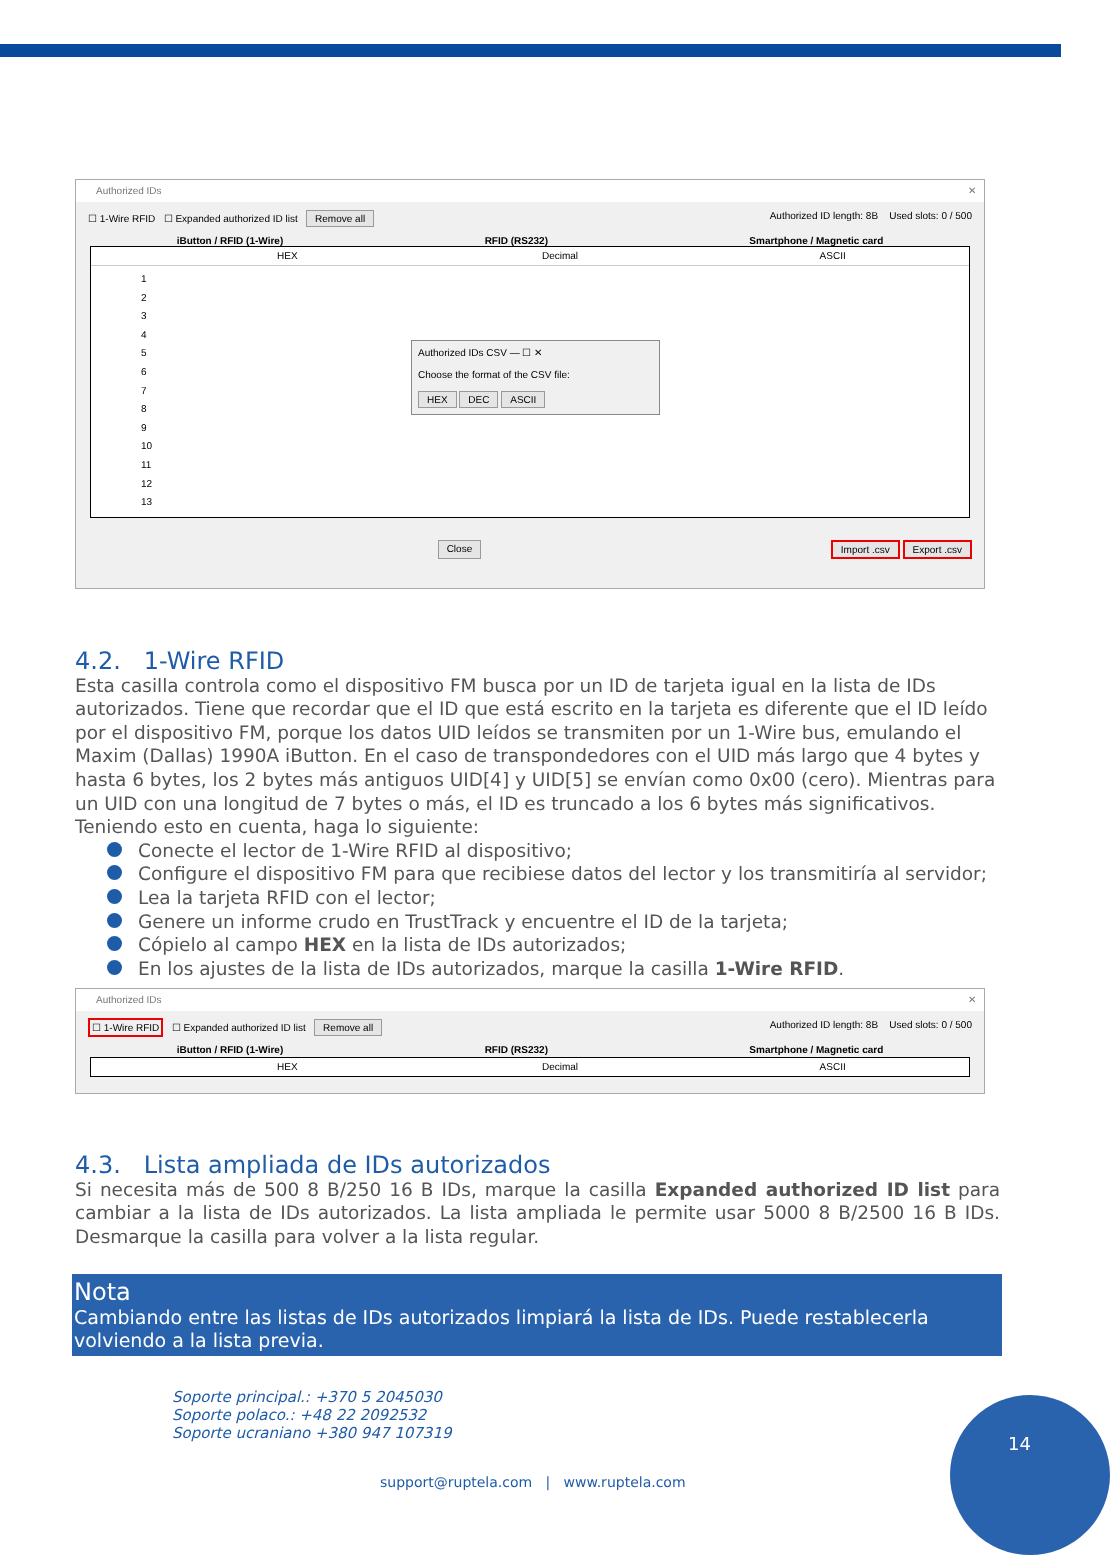Authorized IDs ✕
☐ 1-Wire RFID ☐ Expanded authorized ID list Remove all Authorized ID length: 8B Used slots: 0 / 500
iButton / RFID (1-Wire) RFID (RS232) Smartphone / Magnetic card
HEX Decimal ASCII
1
2
3
4
5
6
7
8
9
10
11
12
13
Authorized IDs CSV — ☐ ✕
Choose the format of the CSV file:
HEX DEC ASCII
Close Import .csv Export .csv
4.2. 1-Wire RFID
Esta casilla controla como el dispositivo FM busca por un ID de tarjeta igual en la lista de IDs autorizados. Tiene que recordar que el ID que está escrito en la tarjeta es diferente que el ID leído por el dispositivo FM, porque los datos UID leídos se transmiten por un 1-Wire bus, emulando el Maxim (Dallas) 1990A iButton. En el caso de transpondedores con el UID más largo que 4 bytes y hasta 6 bytes, los 2 bytes más antiguos UID[4] y UID[5] se envían como 0x00 (cero). Mientras para un UID con una longitud de 7 bytes o más, el ID es truncado a los 6 bytes más significativos. Teniendo esto en cuenta, haga lo siguiente:
Conecte el lector de 1-Wire RFID al dispositivo;
Configure el dispositivo FM para que recibiese datos del lector y los transmitiría al servidor;
Lea la tarjeta RFID con el lector;
Genere un informe crudo en TrustTrack y encuentre el ID de la tarjeta;
Cópielo al campo HEX en la lista de IDs autorizados;
En los ajustes de la lista de IDs autorizados, marque la casilla 1-Wire RFID.
Authorized IDs ✕
☐ 1-Wire RFID ☐ Expanded authorized ID list Remove all Authorized ID length: 8B Used slots: 0 / 500
iButton / RFID (1-Wire) RFID (RS232) Smartphone / Magnetic card
HEX Decimal ASCII
4.3. Lista ampliada de IDs autorizados
Si necesita más de 500 8 B/250 16 B IDs, marque la casilla Expanded authorized ID list para cambiar a la lista de IDs autorizados. La lista ampliada le permite usar 5000 8 B/2500 16 B IDs. Desmarque la casilla para volver a la lista regular.
Nota
Cambiando entre las listas de IDs autorizados limpiará la lista de IDs. Puede restablecerla volviendo a la lista previa.
Soporte principal.: +370 5 2045030
Soporte polaco.: +48 22 2092532
Soporte ucraniano +380 947 107319
support@ruptela.com | www.ruptela.com
14